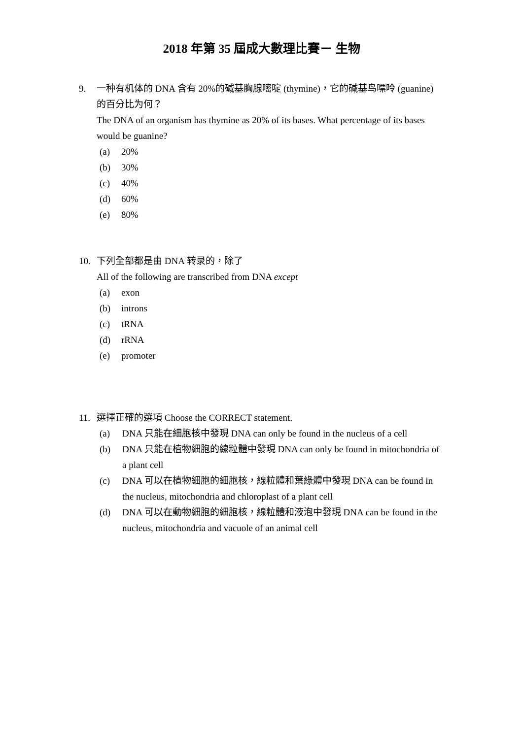2018 年第 35 屆成大數理比賽－ 生物
9. 一种有机体的 DNA 含有 20%的碱基胸腺嘧啶 (thymine)，它的碱基鸟嘌呤 (guanine) 的百分比为何？
The DNA of an organism has thymine as 20% of its bases. What percentage of its bases would be guanine?
(a) 20%
(b) 30%
(c) 40%
(d) 60%
(e) 80%
10. 下列全部都是由 DNA 转录的，除了
All of the following are transcribed from DNA except
(a) exon
(b) introns
(c) tRNA
(d) rRNA
(e) promoter
11. 選擇正確的選項 Choose the CORRECT statement.
(a) DNA 只能在細胞核中發現 DNA can only be found in the nucleus of a cell
(b) DNA 只能在植物細胞的線粒體中發現 DNA can only be found in mitochondria of a plant cell
(c) DNA 可以在植物細胞的細胞核，線粒體和葉綠體中發現 DNA can be found in the nucleus, mitochondria and chloroplast of a plant cell
(d) DNA 可以在動物細胞的細胞核，線粒體和液泡中發現 DNA can be found in the nucleus, mitochondria and vacuole of an animal cell